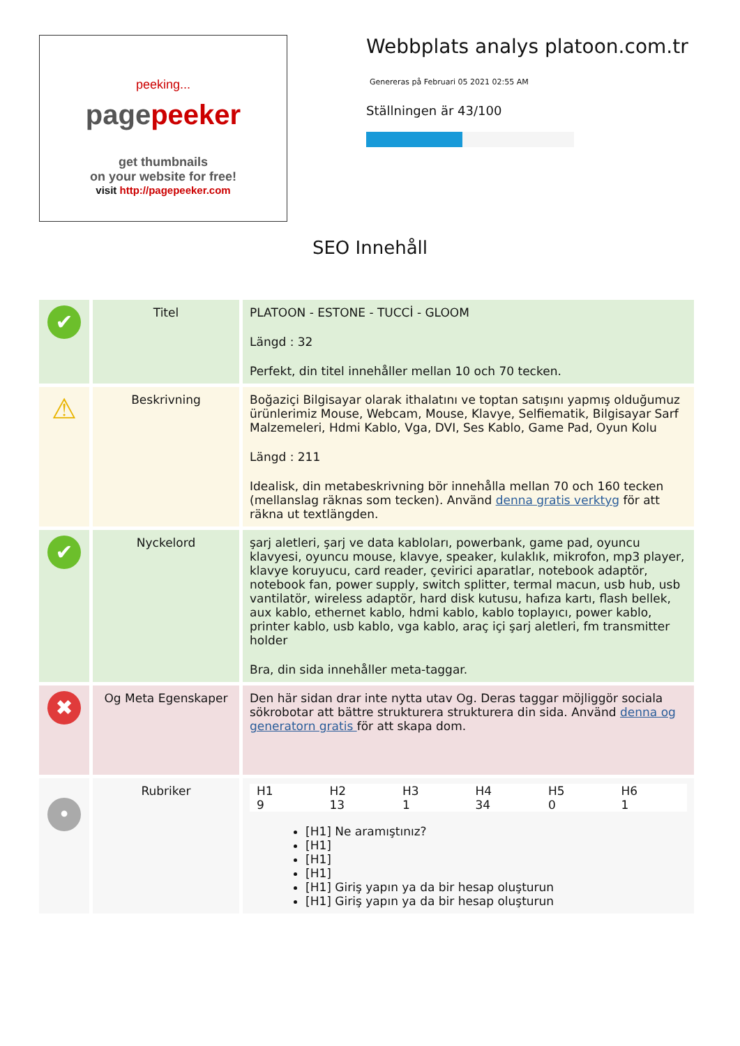peeking...
pagepeeker
get thumbnails
on your website for free!
visit http://pagepeeker.com
Webbplats analys platoon.com.tr
Genereras på Februari 05 2021 02:55 AM
Ställningen är 43/100
SEO Innehåll
| ✔ | Titel | PLATOON - ESTONE - TUCCİ - GLOOM Längd : 32 Perfekt, din titel innehåller mellan 10 och 70 tecken. |
| ⚠ | Beskrivning | Boğaziçi Bilgisayar olarak ithalatını ve toptan satışını yapmış olduğumuz ürünlerimiz Mouse, Webcam, Mouse, Klavye, Selfiematik, Bilgisayar Sarf Malzemeleri, Hdmi Kablo, Vga, DVI, Ses Kablo, Game Pad, Oyun Kolu Längd : 211 Idealisk, din metabeskrivning bör innehålla mellan 70 och 160 tecken (mellanslag räknas som tecken). Använd denna gratis verktyg för att räkna ut textlängden. |
| ✔ | Nyckelord | şarj aletleri, şarj ve data kabloları, powerbank, game pad, oyuncu klavyesi, oyuncu mouse, klavye, speaker, kulaklık, mikrofon, mp3 player, klavye koruyucu, card reader, çevirici aparatlar, notebook adaptör, notebook fan, power supply, switch splitter, termal macun, usb hub, usb vantilatör, wireless adaptör, hard disk kutusu, hafıza kartı, flash bellek, aux kablo, ethernet kablo, hdmi kablo, kablo toplayıcı, power kablo, printer kablo, usb kablo, vga kablo, araç içi şarj aletleri, fm transmitter holder Bra, din sida innehåller meta-taggar. |
| ✖ | Og Meta Egenskaper | Den här sidan drar inte nytta utav Og. Deras taggar möjliggör sociala sökrobotar att bättre strukturera strukturera din sida. Använd denna og generatorn gratis för att skapa dom. |
| • | Rubriker | / H1 9 / H2 13 / H3 1 / H4 34 / H5 0 / H6 1 / [H1] Ne aramıştınız? [H1] [H1] [H1] [H1] Giriş yapın ya da bir hesap oluşturun [H1] Giriş yapın ya da bir hesap oluşturun |